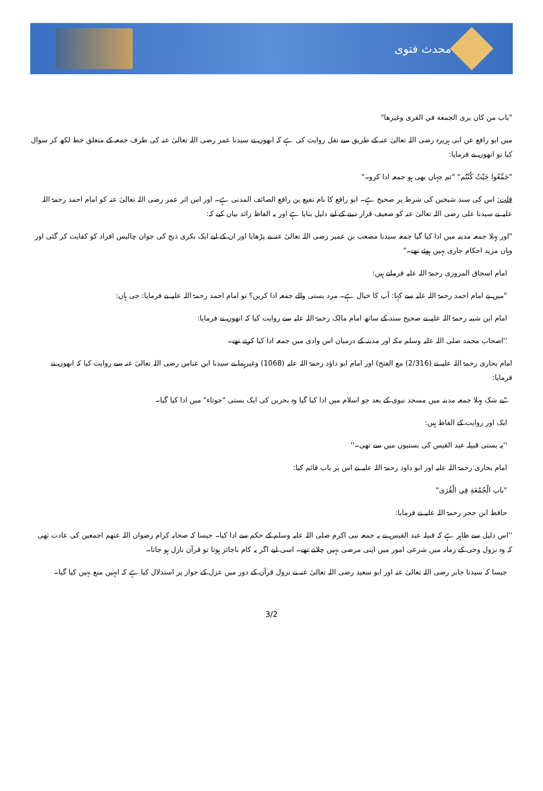محدث فتوی
"باب من كان يرى الجمعة في القرى وغيرها"
میں ابو رافع عن ابی ہریرہ رضی اللہ تعالیٰ عنہ کے طریق سے نقل روایت کی ہے کہ انھوں نے سیدنا عمر رضی اللہ تعالیٰ عنہ کی طرف جمعہ کے متعلق خط لکھ کر سوال کیا تو انھوں نے فرمایا:
"جَمِّعُوا حَيْثُ كُنْتُم" "تم جہاں بھی ہو جمعہ ادا کرو۔"
قلت: اس کی سند شیخین کی شرط پر صحیح ہے۔ ابو رافع کا نام نفیع بن رافع الصائف المدنی ہے۔ اور اس اثر عمر رضی اللہ تعالیٰ عنہ کو امام احمد رحمۃ اللہ علیہ نے سیدنا علی رضی اللہ تعالیٰ عنہ کو ضعیف قرار دینے کے لیے دلیل بنایا ہے اور یہ الفاظ زائد بیان کیے کہ:
"اور پہلا جمعہ مدینہ میں ادا کیا گیا جمعہ سیدنا مصعب بن عمیر رضی اللہ تعالیٰ عنہ نے پڑھایا اور ان کے لیے ایک بکری ذبح کی جوان چالیس افراد کو کفایت کر گئی اور وہاں مزید احکام جاری نہیں ہوئے تھے۔"
امام اسحاق المروزی رحمۃ اللہ علیہ فرماتے ہیں:
"میں نے امام احمد رحمۃ اللہ علیہ سے کہا: آپ کا خیال ہے۔ مرد بستی والے جمعہ ادا کریں؟ تو امام احمد رحمۃ اللہ علیہ نے فرمایا: جی ہاں:
امام ابن شیبہ رحمۃ اللہ علیہ نے صحیح سند کے ساتھ امام مالک رحمۃ اللہ علیہ سے روایت کیا کہ انھوں نے فرمایا:
''اصحاب محمد صلی اللہ علیہ وسلم مکہ اور مدینہ کے درمیان اس وادی میں جمعہ ادا کیا کرتے تھے۔
امام بخاری رحمۃ اللہ علیہ نے (2/316) مع الفتح) اور امام ابو داؤد رحمۃ اللہ علیہ (1068) وغیرہما نے سیدنا ابن عباس رضی اللہ تعالیٰ عنہ سے روایت کیا کہ انھوں نے فرمایا:
"بے شک پہلا جمعہ مدینہ میں مسجد نبوی کے بعد جو اسلام میں ادا کیا گیا وہ بحرین کی ایک بستی "جوثاء" میں ادا کیا گیا۔
ایک اور روایت کے الفاظ ہیں:
''یہ بستی قبیلہ عبد القیس کی بستیوں میں سے تھی۔''
امام بخاری رحمۃ اللہ علیہ اور ابو داود رحمۃ اللہ علیہ نے اس پر باب قائم کیا:
"باب الْجُمُعَةِ فِي الْقُرَى"
حافظ ابن حجر رحمۃ اللہ علیہ نے فرمایا:
''اس دلیل سے ظاہر ہے کہ قبیلہ عبد القیس نے یہ جمعہ نبی اکرم صلی اللہ علیہ وسلم کے حکم سے ادا کیا۔ جیسا کہ صحابہ کرام رضوان اللہ عنھم اجمعین کی عادت تھی کہ وہ نزول وحی کے زمانہ میں شرعی امور میں اپنی مرضی نہیں چلاتے تھے۔ اسی لیے اگر یہ کام ناجائز ہوتا تو قرآن نازل ہو جاتا۔
جیسا کہ سیدنا جابر رضی اللہ تعالیٰ عنہ اور ابو سعید رضی اللہ تعالیٰ عنہ نے نزول قرآن کے دور میں عزل کے جواز پر استدلال کیا ہے کہ انہیں منع نہیں کیا گیا۔
3/2